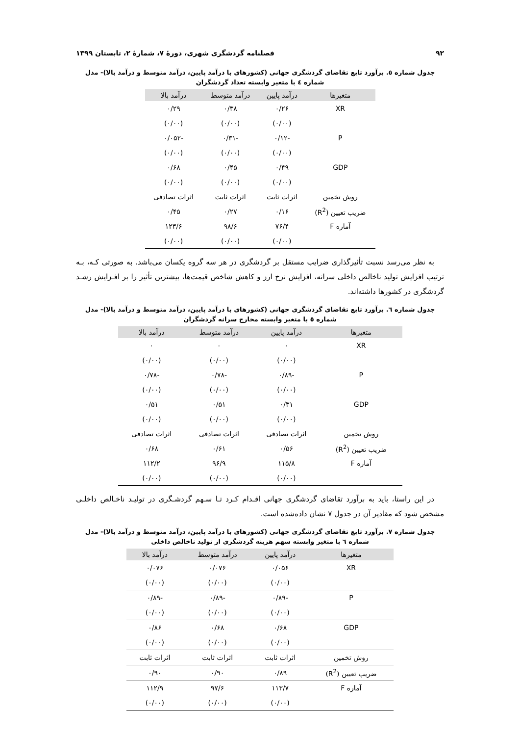۹۲ فصلنامه گردشگری شهری، دورهٔ ۷، شمارهٔ ۲، تابستان ۱۳۹۹
جدول شماره ٥. برآورد تابع تقاضای گردشگری جهانی (کشورهای با درآمد پایین، درآمد متوسط و درآمد بالا)- مدل شماره ٤ با متغیر وابسته تعداد گردشگران
| متغیرها | درآمد پایین | درآمد متوسط | درآمد بالا |
| --- | --- | --- | --- |
| XR | ۰/۲۶ | ۰/۳۸ | ۰/۲۹ |
| | (۰/۰۰) | (۰/۰۰) | (۰/۰۰) |
| P | -۰/۱۲ | -۰/۳۱ | -۰/۰۵۲ |
| | (۰/۰۰) | (۰/۰۰) | (۰/۰۰) |
| GDP | ۰/۴۹ | ۰/۴۵ | ۰/۶۸ |
| | (۰/۰۰) | (۰/۰۰) | (۰/۰۰) |
| روش تخمین | اثرات ثابت | اثرات ثابت | اثرات تصادفی |
| ضریب تعیین (R<sup>2</sup>) | ۰/۱۶ | ۰/۲۷ | ۰/۴۵ |
| آماره F | ۷۶/۴ | ۹۸/۶ | ۱۲۳/۶ |
| | (۰/۰۰) | (۰/۰۰) | (۰/۰۰) |
به نظر می‌رسد نسبت تأثیرگذاری ضرایب مستقل بر گردشگری در هر سه گروه یکسان می‌باشد. به صورتی کـه، بـه ترتیب افزایش تولید ناخالص داخلی سرانه، افزایش نرخ ارز و کاهش شاخص قیمت‌ها، بیشترین تأثیر را بر افـزایش رشـد گردشگری در کشورها داشته‌اند.
جدول شماره ٦. برآورد تابع تقاضای گردشگری جهانی (کشورهای با درآمد پایین، درآمد متوسط و درآمد بالا)- مدل شماره ٥ با متغیر وابسته مخارج سرانه گردشگران
| متغیرها | درآمد پایین | درآمد متوسط | درآمد بالا |
| --- | --- | --- | --- |
| XR | ۰ | ۰ | ۰ |
| | (۰/۰۰) | (۰/۰۰) | (۰/۰۰) |
| P | -۰/۸۹ | -۰/۷۸ | -۰/۷۸ |
| | (۰/۰۰) | (۰/۰۰) | (۰/۰۰) |
| GDP | ۰/۳۱ | ۰/۵۱ | ۰/۵۱ |
| | (۰/۰۰) | (۰/۰۰) | (۰/۰۰) |
| روش تخمین | اثرات تصادفی | اثرات تصادفی | اثرات تصادفی |
| ضریب تعیین (R<sup>2</sup>) | ۰/۵۶ | ۰/۶۱ | ۰/۶۸ |
| آماره F | ۱۱۵/۸ | ۹۶/۹ | ۱۱۲/۲ |
| | (۰/۰۰) | (۰/۰۰) | (۰/۰۰) |
در این راستا، باید به برآورد تقاضای گردشگری جهانی اقـدام کـرد تـا سـهم گردشـگری در تولیـد ناخـالص داخلـی مشخص شود که مقادیر آن در جدول ۷ نشان داده‌شده است.
جدول شماره ۷. برآورد تابع تقاضای گردشگری جهانی (کشورهای با درآمد پایین، درآمد متوسط و درآمد بالا)- مدل شماره ٦ با متغیر وابسته سهم هزینه گردشگری از تولید ناخالص داخلی
| متغیرها | درآمد پایین | درآمد متوسط | درآمد بالا |
| --- | --- | --- | --- |
| XR | ۰/۰۵۶ | ۰/۰۷۶ | ۰/۰۷۶ |
| | (۰/۰۰) | (۰/۰۰) | (۰/۰۰) |
| P | -۰/۸۹ | -۰/۸۹ | -۰/۸۹ |
| | (۰/۰۰) | (۰/۰۰) | (۰/۰۰) |
| GDP | ۰/۶۸ | ۰/۶۸ | ۰/۸۶ |
| | (۰/۰۰) | (۰/۰۰) | (۰/۰۰) |
| روش تخمین | اثرات ثابت | اثرات ثابت | اثرات ثابت |
| ضریب تعیین (R<sup>2</sup>) | ۰/۸۹ | ۰/۹۰ | ۰/۹۰ |
| آماره F | ۱۱۳/۷ | ۹۷/۶ | ۱۱۲/۹ |
| | (۰/۰۰) | (۰/۰۰) | (۰/۰۰) |